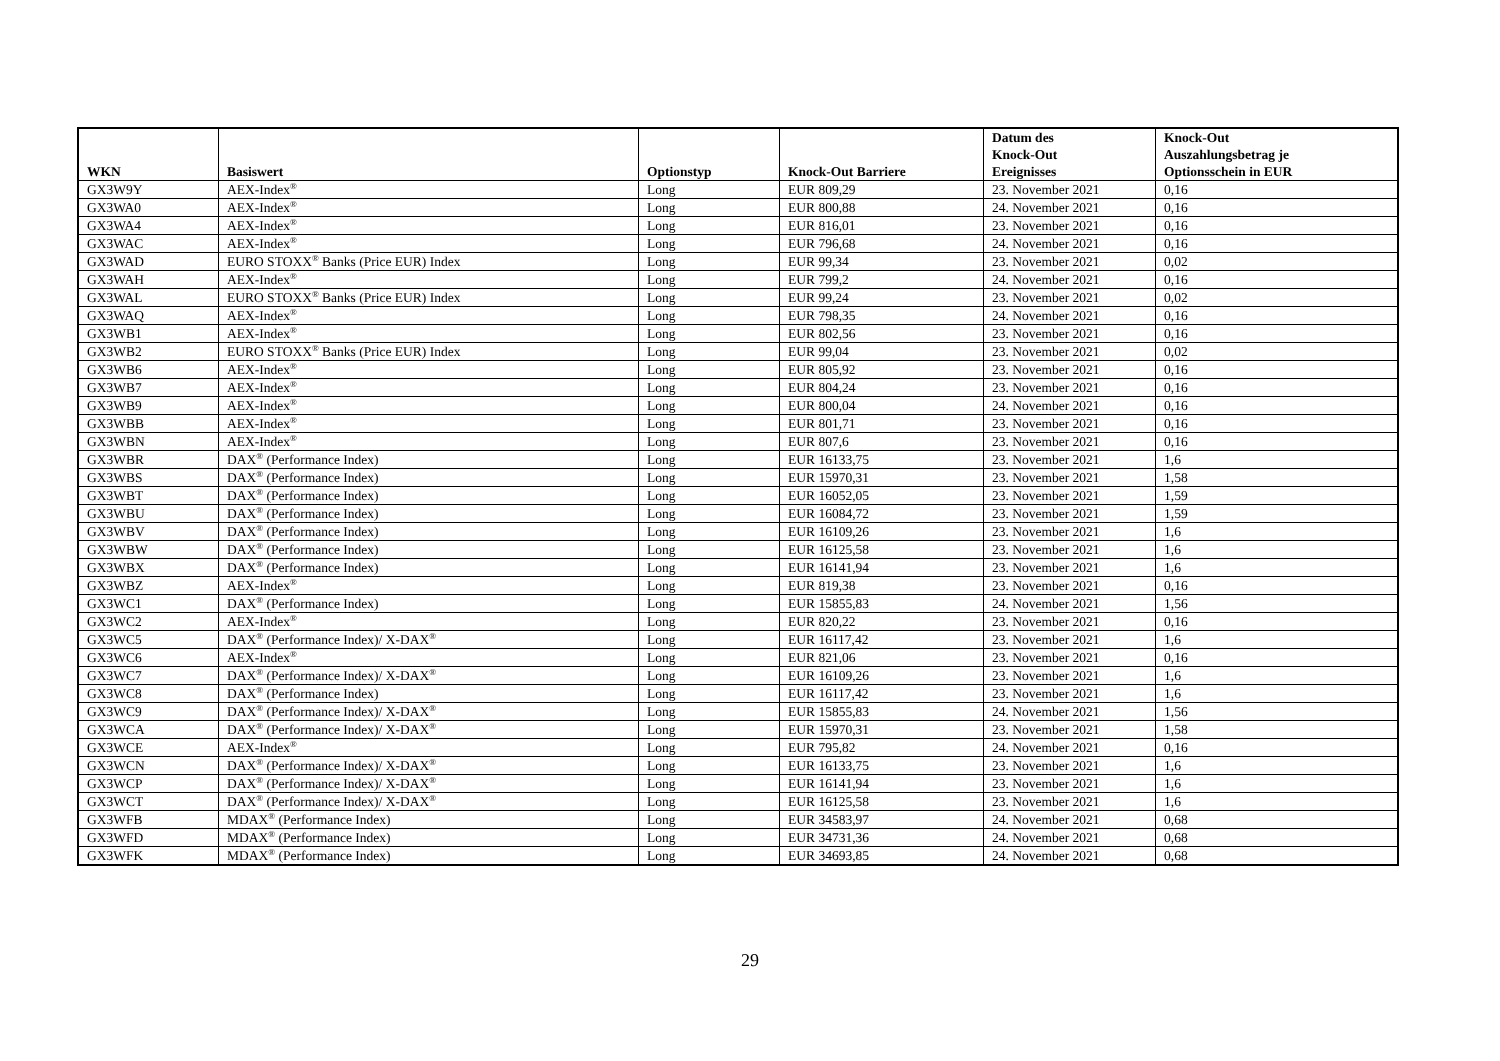| WKN | Basiswert | Optionstyp | Knock-Out Barriere | Datum des Knock-Out Ereignisses | Knock-Out Auszahlungsbetrag je Optionsschein in EUR |
| --- | --- | --- | --- | --- | --- |
| GX3W9Y | AEX-Index<sup>®</sup> | Long | EUR 809,29 | 23. November 2021 | 0,16 |
| GX3WA0 | AEX-Index<sup>®</sup> | Long | EUR 800,88 | 24. November 2021 | 0,16 |
| GX3WA4 | AEX-Index<sup>®</sup> | Long | EUR 816,01 | 23. November 2021 | 0,16 |
| GX3WAC | AEX-Index<sup>®</sup> | Long | EUR 796,68 | 24. November 2021 | 0,16 |
| GX3WAD | EURO STOXX<sup>®</sup> Banks (Price EUR) Index | Long | EUR 99,34 | 23. November 2021 | 0,02 |
| GX3WAH | AEX-Index<sup>®</sup> | Long | EUR 799,2 | 24. November 2021 | 0,16 |
| GX3WAL | EURO STOXX<sup>®</sup> Banks (Price EUR) Index | Long | EUR 99,24 | 23. November 2021 | 0,02 |
| GX3WAQ | AEX-Index<sup>®</sup> | Long | EUR 798,35 | 24. November 2021 | 0,16 |
| GX3WB1 | AEX-Index<sup>®</sup> | Long | EUR 802,56 | 23. November 2021 | 0,16 |
| GX3WB2 | EURO STOXX<sup>®</sup> Banks (Price EUR) Index | Long | EUR 99,04 | 23. November 2021 | 0,02 |
| GX3WB6 | AEX-Index<sup>®</sup> | Long | EUR 805,92 | 23. November 2021 | 0,16 |
| GX3WB7 | AEX-Index<sup>®</sup> | Long | EUR 804,24 | 23. November 2021 | 0,16 |
| GX3WB9 | AEX-Index<sup>®</sup> | Long | EUR 800,04 | 24. November 2021 | 0,16 |
| GX3WBB | AEX-Index<sup>®</sup> | Long | EUR 801,71 | 23. November 2021 | 0,16 |
| GX3WBN | AEX-Index<sup>®</sup> | Long | EUR 807,6 | 23. November 2021 | 0,16 |
| GX3WBR | DAX<sup>®</sup> (Performance Index) | Long | EUR 16133,75 | 23. November 2021 | 1,6 |
| GX3WBS | DAX<sup>®</sup> (Performance Index) | Long | EUR 15970,31 | 23. November 2021 | 1,58 |
| GX3WBT | DAX<sup>®</sup> (Performance Index) | Long | EUR 16052,05 | 23. November 2021 | 1,59 |
| GX3WBU | DAX<sup>®</sup> (Performance Index) | Long | EUR 16084,72 | 23. November 2021 | 1,59 |
| GX3WBV | DAX<sup>®</sup> (Performance Index) | Long | EUR 16109,26 | 23. November 2021 | 1,6 |
| GX3WBW | DAX<sup>®</sup> (Performance Index) | Long | EUR 16125,58 | 23. November 2021 | 1,6 |
| GX3WBX | DAX<sup>®</sup> (Performance Index) | Long | EUR 16141,94 | 23. November 2021 | 1,6 |
| GX3WBZ | AEX-Index<sup>®</sup> | Long | EUR 819,38 | 23. November 2021 | 0,16 |
| GX3WC1 | DAX<sup>®</sup> (Performance Index) | Long | EUR 15855,83 | 24. November 2021 | 1,56 |
| GX3WC2 | AEX-Index<sup>®</sup> | Long | EUR 820,22 | 23. November 2021 | 0,16 |
| GX3WC5 | DAX<sup>®</sup> (Performance Index)/ X-DAX<sup>®</sup> | Long | EUR 16117,42 | 23. November 2021 | 1,6 |
| GX3WC6 | AEX-Index<sup>®</sup> | Long | EUR 821,06 | 23. November 2021 | 0,16 |
| GX3WC7 | DAX<sup>®</sup> (Performance Index)/ X-DAX<sup>®</sup> | Long | EUR 16109,26 | 23. November 2021 | 1,6 |
| GX3WC8 | DAX<sup>®</sup> (Performance Index) | Long | EUR 16117,42 | 23. November 2021 | 1,6 |
| GX3WC9 | DAX<sup>®</sup> (Performance Index)/ X-DAX<sup>®</sup> | Long | EUR 15855,83 | 24. November 2021 | 1,56 |
| GX3WCA | DAX<sup>®</sup> (Performance Index)/ X-DAX<sup>®</sup> | Long | EUR 15970,31 | 23. November 2021 | 1,58 |
| GX3WCE | AEX-Index<sup>®</sup> | Long | EUR 795,82 | 24. November 2021 | 0,16 |
| GX3WCN | DAX<sup>®</sup> (Performance Index)/ X-DAX<sup>®</sup> | Long | EUR 16133,75 | 23. November 2021 | 1,6 |
| GX3WCP | DAX<sup>®</sup> (Performance Index)/ X-DAX<sup>®</sup> | Long | EUR 16141,94 | 23. November 2021 | 1,6 |
| GX3WCT | DAX<sup>®</sup> (Performance Index)/ X-DAX<sup>®</sup> | Long | EUR 16125,58 | 23. November 2021 | 1,6 |
| GX3WFB | MDAX<sup>®</sup> (Performance Index) | Long | EUR 34583,97 | 24. November 2021 | 0,68 |
| GX3WFD | MDAX<sup>®</sup> (Performance Index) | Long | EUR 34731,36 | 24. November 2021 | 0,68 |
| GX3WFK | MDAX<sup>®</sup> (Performance Index) | Long | EUR 34693,85 | 24. November 2021 | 0,68 |
29